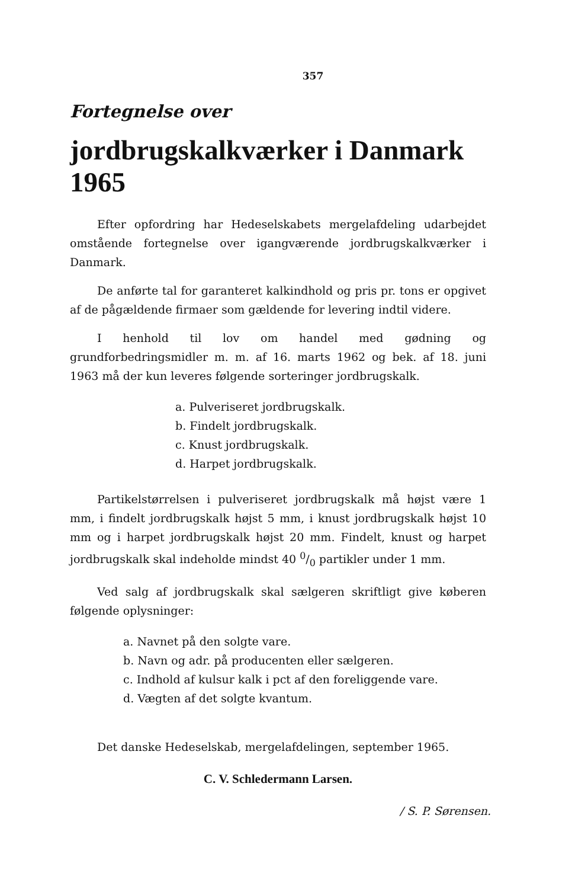357
Fortegnelse over
jordbrugskalkværker i Danmark 1965
Efter opfordring har Hedeselskabets mergelafdeling udarbejdet omstående fortegnelse over igangværende jordbrugskalkværker i Danmark.
De anførte tal for garanteret kalkindhold og pris pr. tons er opgivet af de pågældende firmaer som gældende for levering indtil videre.
I henhold til lov om handel med gødning og grundforbedringsmidler m. m. af 16. marts 1962 og bek. af 18. juni 1963 må der kun leveres følgende sorteringer jordbrugskalk.
a. Pulveriseret jordbrugskalk.
b. Findelt jordbrugskalk.
c. Knust jordbrugskalk.
d. Harpet jordbrugskalk.
Partikelstørrelsen i pulveriseret jordbrugskalk må højst være 1 mm, i findelt jordbrugskalk højst 5 mm, i knust jordbrugskalk højst 10 mm og i harpet jordbrugskalk højst 20 mm. Findelt, knust og harpet jordbrugskalk skal indeholde mindst 40 0/0 partikler under 1 mm.
Ved salg af jordbrugskalk skal sælgeren skriftligt give køberen følgende oplysninger:
a. Navnet på den solgte vare.
b. Navn og adr. på producenten eller sælgeren.
c. Indhold af kulsur kalk i pct af den foreliggende vare.
d. Vægten af det solgte kvantum.
Det danske Hedeselskab, mergelafdelingen, september 1965.
C. V. Schledermann Larsen.
/ S. P. Sørensen.